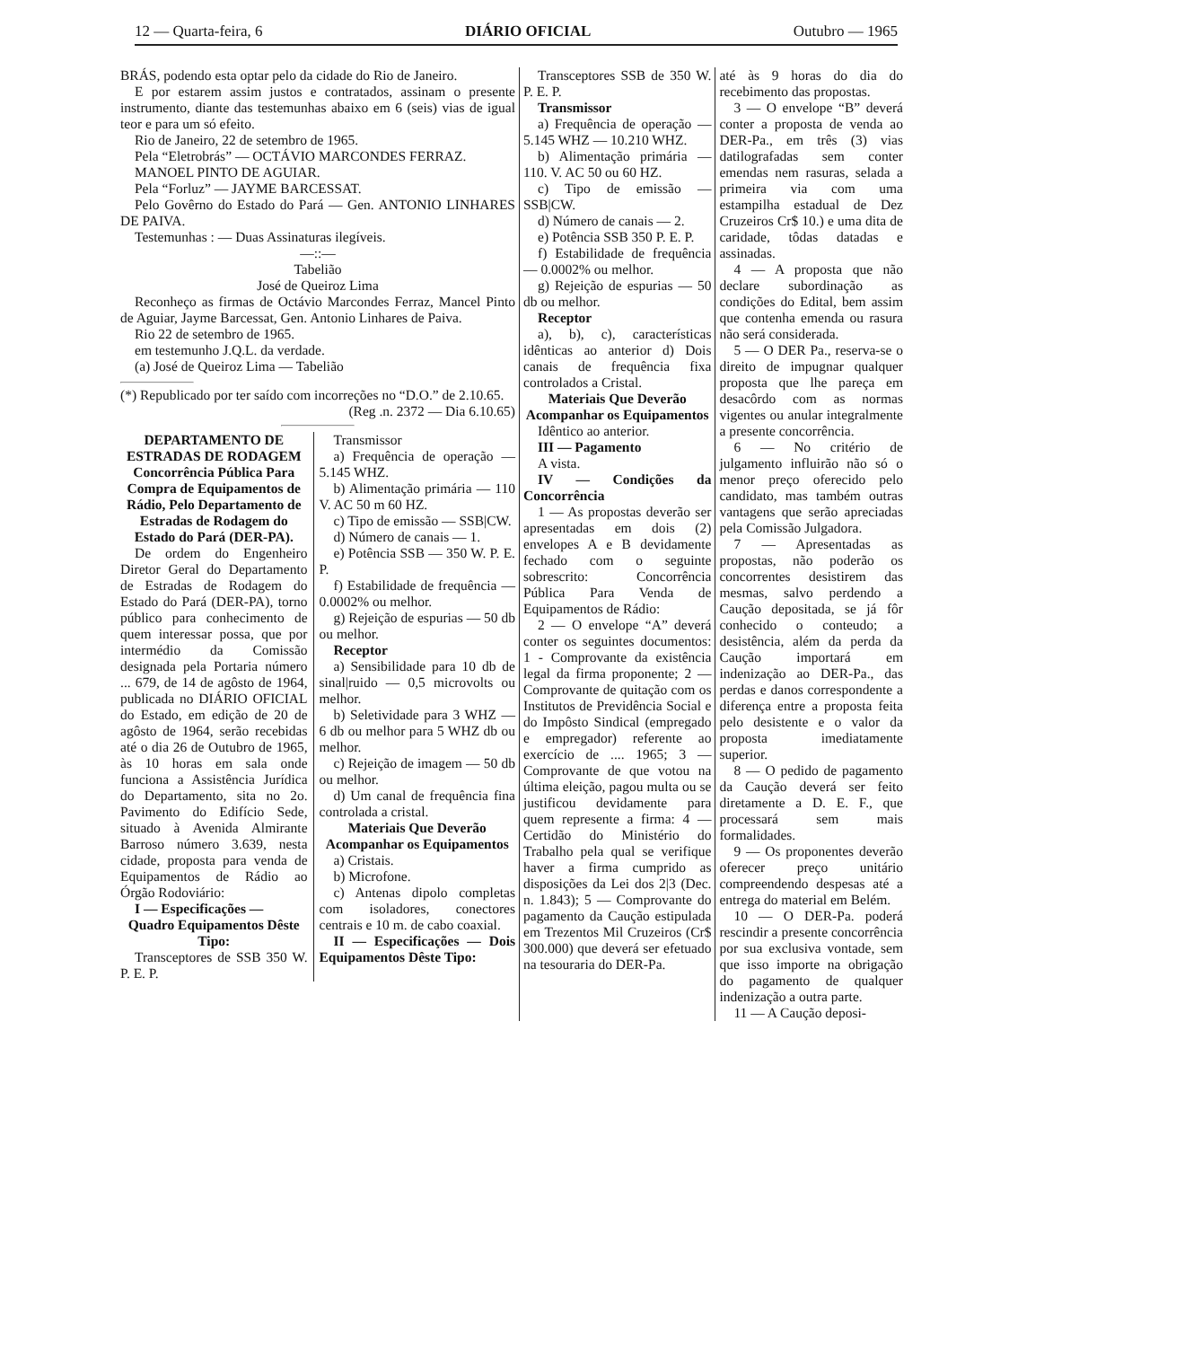12 — Quarta-feira, 6 DIÁRIO OFICIAL Outubro — 1965
BRÁS, podendo esta optar pelo da cidade do Rio de Janeiro.
E por estarem assim justos e contratados, assinam o presente instrumento, diante das testemunhas abaixo em 6 (seis) vias de igual teor e para um só efeito.
Rio de Janeiro, 22 de setembro de 1965.
Pela “Eletrobrás” — OCTÁVIO MARCONDES FERRAZ.
MANOEL PINTO DE AGUIAR.
Pela “Forluz” — JAYME BARCESSAT.
Pelo Govêrno do Estado do Pará — Gen. ANTONIO LINHARES DE PAIVA.
Testemunhas : — Duas Assinaturas ilegíveis.
—::—
Tabelião
José de Queiroz Lima
Reconheço as firmas de Octávio Marcondes Ferraz, Mancel Pinto de Aguiar, Jayme Barcessat, Gen. Antonio Linhares de Paiva.
Rio 22 de setembro de 1965.
em testemunho J.Q.L. da verdade.
(a) José de Queiroz Lima — Tabelião
(*) Republicado por ter saído com incorreções no “D.O.” de 2.10.65.
(Reg .n. 2372 — Dia 6.10.65)
DEPARTAMENTO DE ESTRADAS DE RODAGEM
Concorrência Pública Para Compra de Equipamentos de Rádio, Pelo Departamento de Estradas de Rodagem do Estado do Pará (DER-PA).
De ordem do Engenheiro Diretor Geral do Departamento de Estradas de Rodagem do Estado do Pará (DER-PA), torno público para conhecimento de quem interessar possa, que por intermédio da Comissão designada pela Portaria número ... 679, de 14 de agôsto de 1964, publicada no DIÁRIO OFICIAL do Estado, em edição de 20 de agôsto de 1964, serão recebidas até o dia 26 de Outubro de 1965, às 10 horas em sala onde funciona a Assistência Jurídica do Departamento, sita no 2o. Pavimento do Edifício Sede, situado à Avenida Almirante Barroso número 3.639, nesta cidade, proposta para venda de Equipamentos de Rádio ao Órgão Rodoviário:
I — Especificações —
Quadro Equipamentos Dêste Tipo:
Transceptores de SSB 350 W. P. E. P.
Transmissor
a) Frequência de operação — 5.145 WHZ.
b) Alimentação primária — 110 V. AC 50 m 60 HZ.
c) Tipo de emissão — SSB|CW.
d) Número de canais — 1.
e) Potência SSB — 350 W. P. E. P.
f) Estabilidade de frequência — 0.0002% ou melhor.
g) Rejeição de espurias — 50 db ou melhor.
Receptor
a) Sensibilidade para 10 db de sinal|ruido — 0,5 microvolts ou melhor.
b) Seletividade para 3 WHZ — 6 db ou melhor para 5 WHZ db ou melhor.
c) Rejeição de imagem — 50 db ou melhor.
d) Um canal de frequência fina controlada a cristal.
Materiais Que Deverão Acompanhar os Equipamentos
a) Cristais.
b) Microfone.
c) Antenas dipolo completas com isoladores, conectores centrais e 10 m. de cabo coaxial.
II — Especificações — Dois Equipamentos Dêste Tipo:
Transceptores SSB de 350 W. P. E. P.
Transmissor
a) Frequência de operação — 5.145 WHZ — 10.210 WHZ.
b) Alimentação primária — 110. V. AC 50 ou 60 HZ.
c) Tipo de emissão — SSB|CW.
d) Número de canais — 2.
e) Potência SSB 350 P. E. P.
f) Estabilidade de frequência — 0.0002% ou melhor.
g) Rejeição de espurias — 50 db ou melhor.
Receptor
a), b), c), características idênticas ao anterior d) Dois canais de frequência fixa controlados a Cristal.
Materiais Que Deverão Acompanhar os Equipamentos
Idêntico ao anterior.
III — Pagamento
A vista.
IV — Condições da Concorrência
1 — As propostas deverão ser apresentadas em dois (2) envelopes A e B devidamente fechado com o seguinte sobrescrito: Concorrência Pública Para Venda de Equipamentos de Rádio:
2 — O envelope “A” deverá conter os seguintes documentos: 1 - Comprovante da existência legal da firma proponente; 2 — Comprovante de quitação com os Institutos de Previdência Social e do Impôsto Sindical (empregado e empregador) referente ao exercício de .... 1965; 3 — Comprovante de que votou na última eleição, pagou multa ou se justificou devidamente para quem represente a firma: 4 — Certidão do Ministério do Trabalho pela qual se verifique haver a firma cumprido as disposições da Lei dos 2|3 (Dec. n. 1.843); 5 — Comprovante do pagamento da Caução estipulada em Trezentos Mil Cruzeiros (Cr$ 300.000) que deverá ser efetuado na tesouraria do DER-Pa.
até às 9 horas do dia do recebimento das propostas.
3 — O envelope “B” deverá conter a proposta de venda ao DER-Pa., em três (3) vias datilografadas sem conter emendas nem rasuras, selada a primeira via com uma estampilha estadual de Dez Cruzeiros Cr$ 10.) e uma dita de caridade, tôdas datadas e assinadas.
4 — A proposta que não declare subordinação as condições do Edital, bem assim que contenha emenda ou rasura não será considerada.
5 — O DER Pa., reserva-se o direito de impugnar qualquer proposta que lhe pareça em desacôrdo com as normas vigentes ou anular integralmente a presente concorrência.
6 — No critério de julgamento influirão não só o menor preço oferecido pelo candidato, mas também outras vantagens que serão apreciadas pela Comissão Julgadora.
7 — Apresentadas as propostas, não poderão os concorrentes desistirem das mesmas, salvo perdendo a Caução depositada, se já fôr conhecido o conteudo; a desistência, além da perda da Caução importará em indenização ao DER-Pa., das perdas e danos correspondente a diferença entre a proposta feita pelo desistente e o valor da proposta imediatamente superior.
8 — O pedido de pagamento da Caução deverá ser feito diretamente a D. E. F., que processará sem mais formalidades.
9 — Os proponentes deverão oferecer preço unitário compreendendo despesas até a entrega do material em Belém.
10 — O DER-Pa. poderá rescindir a presente concorrência por sua exclusiva vontade, sem que isso importe na obrigação do pagamento de qualquer indenização a outra parte.
11 — A Caução deposi-